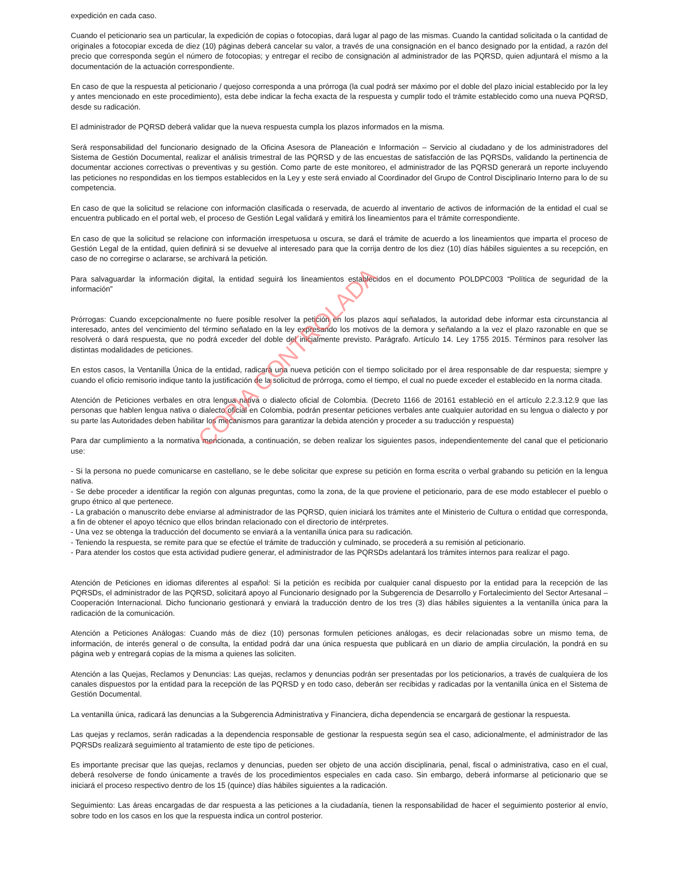COPIA CONTROLADA
expedición en cada caso.
Cuando el peticionario sea un particular, la expedición de copias o fotocopias, dará lugar al pago de las mismas. Cuando la cantidad solicitada o la cantidad de originales a fotocopiar exceda de diez (10) páginas deberá cancelar su valor, a través de una consignación en el banco designado por la entidad, a razón del precio que corresponda según el número de fotocopias; y entregar el recibo de consignación al administrador de las PQRSD, quien adjuntará el mismo a la documentación de la actuación correspondiente.
En caso de que la respuesta al peticionario / quejoso corresponda a una prórroga (la cual podrá ser máximo por el doble del plazo inicial establecido por la ley y antes mencionado en este procedimiento), esta debe indicar la fecha exacta de la respuesta y cumplir todo el trámite establecido como una nueva PQRSD, desde su radicación.
El administrador de PQRSD deberá validar que la nueva respuesta cumpla los plazos informados en la misma.
Será responsabilidad del funcionario designado de la Oficina Asesora de Planeación e Información – Servicio al ciudadano y de los administradores del Sistema de Gestión Documental, realizar el análisis trimestral de las PQRSD y de las encuestas de satisfacción de las PQRSDs, validando la pertinencia de documentar acciones correctivas o preventivas y su gestión. Como parte de este monitoreo, el administrador de las PQRSD generará un reporte incluyendo las peticiones no respondidas en los tiempos establecidos en la Ley y este será enviado al Coordinador del Grupo de Control Disciplinario Interno para lo de su competencia.
En caso de que la solicitud se relacione con información clasificada o reservada, de acuerdo al inventario de activos de información de la entidad el cual se encuentra publicado en el portal web, el proceso de Gestión Legal validará y emitirá los lineamientos para el trámite correspondiente.
En caso de que la solicitud se relacione con información irrespetuosa u oscura, se dará el trámite de acuerdo a los lineamientos que imparta el proceso de Gestión Legal de la entidad, quien definirá si se devuelve al interesado para que la corrija dentro de los diez (10) días hábiles siguientes a su recepción, en caso de no corregirse o aclararse, se archivará la petición.
Para salvaguardar la información digital, la entidad seguirá los lineamientos establecidos en el documento POLDPC003 “Política de seguridad de la información”
Prórrogas: Cuando excepcionalmente no fuere posible resolver la petición en los plazos aquí señalados, la autoridad debe informar esta circunstancia al interesado, antes del vencimiento del término señalado en la ley expresando los motivos de la demora y señalando a la vez el plazo razonable en que se resolverá o dará respuesta, que no podrá exceder del doble del inicialmente previsto. Parágrafo. Artículo 14. Ley 1755 2015. Términos para resolver las distintas modalidades de peticiones.
En estos casos, la Ventanilla Única de la entidad, radicará una nueva petición con el tiempo solicitado por el área responsable de dar respuesta; siempre y cuando el oficio remisorio indique tanto la justificación de la solicitud de prórroga, como el tiempo, el cual no puede exceder el establecido en la norma citada.
Atención de Peticiones verbales en otra lengua nativa o dialecto oficial de Colombia. (Decreto 1166 de 20161 estableció en el artículo 2.2.3.12.9 que las personas que hablen lengua nativa o dialecto oficial en Colombia, podrán presentar peticiones verbales ante cualquier autoridad en su lengua o dialecto y por su parte las Autoridades deben habilitar los mecanismos para garantizar la debida atención y proceder a su traducción y respuesta)
Para dar cumplimiento a la normativa mencionada, a continuación, se deben realizar los siguientes pasos, independientemente del canal que el peticionario use:
- Si la persona no puede comunicarse en castellano, se le debe solicitar que exprese su petición en forma escrita o verbal grabando su petición en la lengua nativa.
- Se debe proceder a identificar la región con algunas preguntas, como la zona, de la que proviene el peticionario, para de ese modo establecer el pueblo o grupo étnico al que pertenece.
- La grabación o manuscrito debe enviarse al administrador de las PQRSD, quien iniciará los trámites ante el Ministerio de Cultura o entidad que corresponda, a fin de obtener el apoyo técnico que ellos brindan relacionado con el directorio de intérpretes.
- Una vez se obtenga la traducción del documento se enviará a la ventanilla única para su radicación.
- Teniendo la respuesta, se remite para que se efectúe el trámite de traducción y culminado, se procederá a su remisión al peticionario.
- Para atender los costos que esta actividad pudiere generar, el administrador de las PQRSDs adelantará los trámites internos para realizar el pago.
Atención de Peticiones en idiomas diferentes al español: Si la petición es recibida por cualquier canal dispuesto por la entidad para la recepción de las PQRSDs, el administrador de las PQRSD, solicitará apoyo al Funcionario designado por la Subgerencia de Desarrollo y Fortalecimiento del Sector Artesanal – Cooperación Internacional. Dicho funcionario gestionará y enviará la traducción dentro de los tres (3) días hábiles siguientes a la ventanilla única para la radicación de la comunicación.
Atención a Peticiones Análogas: Cuando más de diez (10) personas formulen peticiones análogas, es decir relacionadas sobre un mismo tema, de información, de interés general o de consulta, la entidad podrá dar una única respuesta que publicará en un diario de amplia circulación, la pondrá en su página web y entregará copias de la misma a quienes las soliciten.
Atención a las Quejas, Reclamos y Denuncias: Las quejas, reclamos y denuncias podrán ser presentadas por los peticionarios, a través de cualquiera de los canales dispuestos por la entidad para la recepción de las PQRSD y en todo caso, deberán ser recibidas y radicadas por la ventanilla única en el Sistema de Gestión Documental.
La ventanilla única, radicará las denuncias a la Subgerencia Administrativa y Financiera, dicha dependencia se encargará de gestionar la respuesta.
Las quejas y reclamos, serán radicadas a la dependencia responsable de gestionar la respuesta según sea el caso, adicionalmente, el administrador de las PQRSDs realizará seguimiento al tratamiento de este tipo de peticiones.
Es importante precisar que las quejas, reclamos y denuncias, pueden ser objeto de una acción disciplinaria, penal, fiscal o administrativa, caso en el cual, deberá resolverse de fondo únicamente a través de los procedimientos especiales en cada caso. Sin embargo, deberá informarse al peticionario que se iniciará el proceso respectivo dentro de los 15 (quince) días hábiles siguientes a la radicación.
Seguimiento: Las áreas encargadas de dar respuesta a las peticiones a la ciudadanía, tienen la responsabilidad de hacer el seguimiento posterior al envío, sobre todo en los casos en los que la respuesta indica un control posterior.